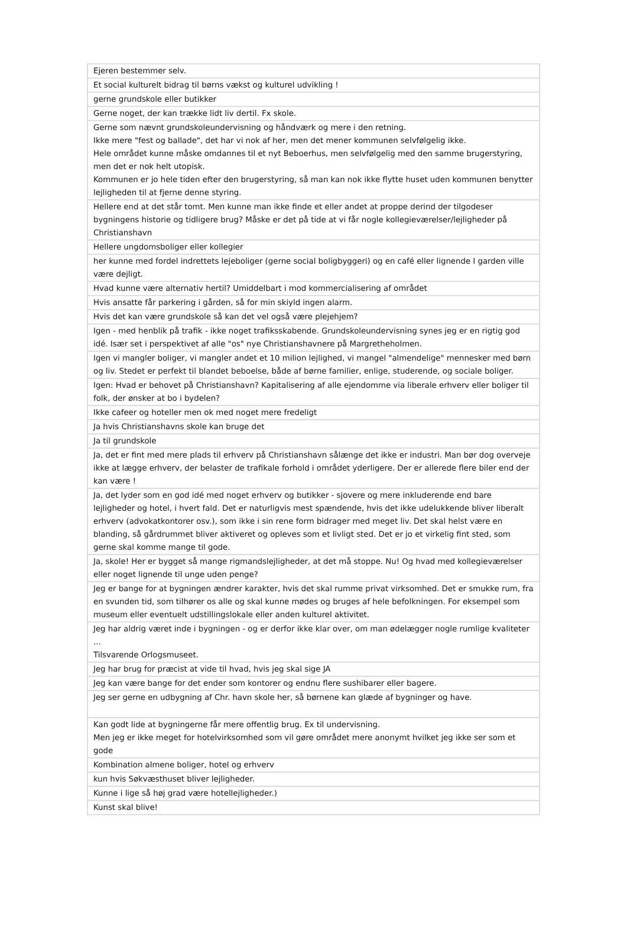| Ejeren bestemmer selv. |
| Et social kulturelt bidrag til børns vækst og kulturel udvikling ! |
| gerne grundskole eller butikker |
| Gerne noget, der kan trække lidt liv dertil. Fx skole. |
| Gerne som nævnt grundskoleundervisning og håndværk og mere i den retning. Ikke mere "fest og ballade", det har vi nok af her, men det mener kommunen selvfølgelig ikke. Hele området kunne måske omdannes til et nyt Beboerhus, men selvfølgelig med den samme brugerstyring, men det er nok helt utopisk. Kommunen er jo hele tiden efter den brugerstyring, så man kan nok ikke flytte huset uden kommunen benytter lejligheden til at fjerne denne styring. |
| Hellere end at det står tomt. Men kunne man ikke finde et eller andet at proppe derind der tilgodeser bygningens historie og tidligere brug? Måske er det på tide at vi får nogle kollegieværelser/lejligheder på Christianshavn |
| Hellere ungdomsboliger eller kollegier |
| her kunne med fordel indrettets lejeboliger (gerne social boligbyggeri) og en café eller lignende I garden ville være dejligt. |
| Hvad kunne være alternativ hertil? Umiddelbart i mod kommercialisering af området |
| Hvis ansatte får parkering i gården, så for min skiyld ingen alarm. |
| Hvis det kan være grundskole så kan det vel også være plejehjem? |
| Igen - med henblik på trafik - ikke noget trafiksskabende. Grundskoleundervisning synes jeg er en rigtig god idé. Især set i perspektivet af alle "os" nye Christianshavnere på Margretheholmen. |
| Igen vi mangler boliger, vi mangler andet et 10 milion lejlighed, vi mangel "almendelige" mennesker med børn og liv. Stedet er perfekt til blandet beboelse, både af børne familier, enlige, studerende, og sociale boliger. |
| Igen: Hvad er behovet på Christianshavn? Kapitalisering af alle ejendomme via liberale erhverv eller boliger til folk, der ønsker at bo i bydelen? |
| Ikke cafeer og hoteller men ok med noget mere fredeligt |
| Ja hvis Christianshavns skole kan bruge det |
| Ja til grundskole |
| Ja, det er fint med mere plads til erhverv på Christianshavn sålænge det ikke er industri. Man bør dog overveje ikke at lægge erhverv, der belaster de trafikale forhold i området yderligere. Der er allerede flere biler end der kan være ! |
| Ja, det lyder som en god idé med noget erhverv og butikker - sjovere og mere inkluderende end bare lejligheder og hotel, i hvert fald. Det er naturligvis mest spændende, hvis det ikke udelukkende bliver liberalt erhverv (advokatkontorer osv.), som ikke i sin rene form bidrager med meget liv. Det skal helst være en blanding, så gårdrummet bliver aktiveret og opleves som et livligt sted. Det er jo et virkelig fint sted, som gerne skal komme mange til gode. |
| Ja, skole! Her er bygget så mange rigmandslejligheder, at det må stoppe. Nu! Og hvad med kollegieværelser eller noget lignende til unge uden penge? |
| Jeg er bange for at bygningen ændrer karakter, hvis det skal rumme privat virksomhed. Det er smukke rum, fra en svunden tid, som tilhører os alle og skal kunne mødes og bruges af hele befolkningen. For eksempel som museum eller eventuelt udstillingslokale eller anden kulturel aktivitet. |
| Jeg har aldrig været inde i bygningen - og er derfor ikke klar over, om man ødelægger nogle rumlige kvaliteter ... Tilsvarende Orlogsmuseet. |
| Jeg har brug for præcist at vide til hvad, hvis jeg skal sige JA |
| Jeg kan være bange for det ender som kontorer og endnu flere sushibarer eller bagere. |
| Jeg ser gerne en udbygning af Chr. havn skole her, så børnene kan glæde af bygninger og have. |
| Kan godt lide at bygningerne får mere offentlig brug. Ex til undervisning. Men jeg er ikke meget for hotelvirksomhed som vil gøre området mere anonymt hvilket jeg ikke ser som et gode |
| Kombination almene boliger, hotel og erhverv |
| kun hvis Søkvæsthuset bliver lejligheder. |
| Kunne i lige så høj grad være hotellejligheder.) |
| Kunst skal blive! |